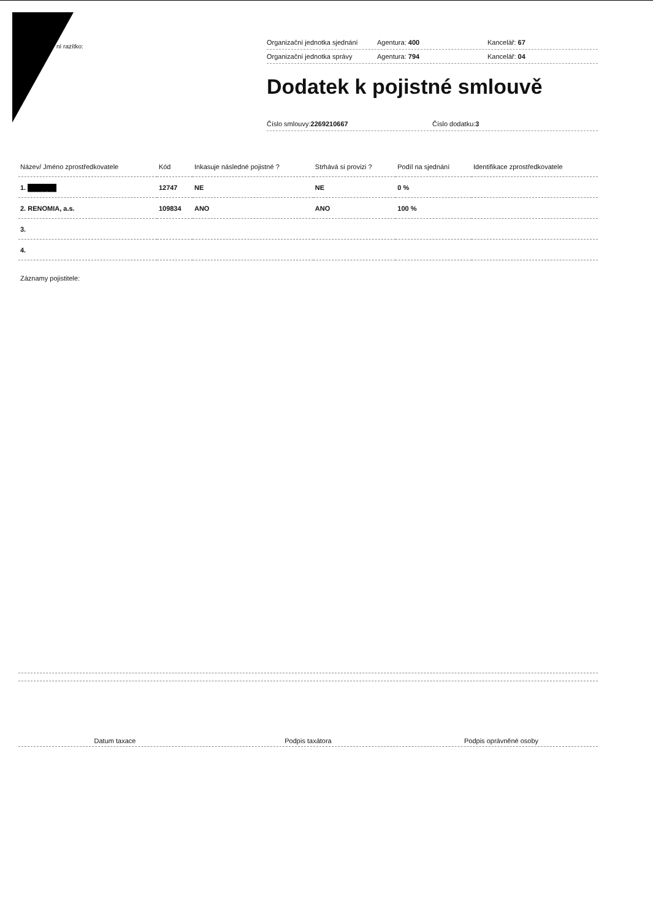ní razítko:
Organizační jednotka sjednání Agentura: 400 Kancelář: 67
Organizační jednotka správy Agentura: 794 Kancelář: 04
Dodatek k pojistné smlouvě
Číslo smlouvy:2269210667 Číslo dodatku:3
| Název/ Jméno zprostředkovatele | Kód | Inkasuje následné pojistné ? | Strhává si provizi ? | Podíl na sjednání | Identifikace zprostředkovatele |
| --- | --- | --- | --- | --- | --- |
| 1. ██████ | 12747 | NE | NE | 0 % | |
| 2. RENOMIA, a.s. | 109834 | ANO | ANO | 100 % | |
| 3. | | | | | |
| 4. | | | | | |
Záznamy pojistitele:
Datum taxace Podpis taxátora Podpis oprávněné osoby